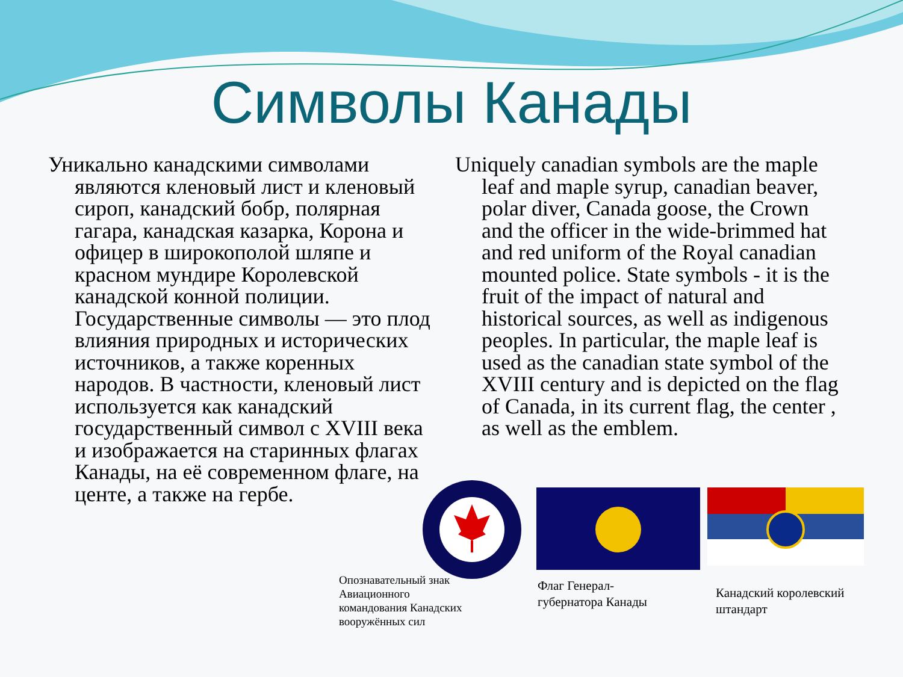Символы Канады
Уникально канадскими символами являются кленовый лист и кленовый сироп, канадский бобр, полярная гагара, канадская казарка, Корона и офицер в широкополой шляпе и красном мундире Королевской канадской конной полиции. Государственные символы — это плод влияния природных и исторических источников, а также коренных народов. В частности, кленовый лист используется как канадский государственный символ с XVIII века и изображается на старинных флагах Канады, на её современном флаге, на центе, а также на гербе.
Uniquely canadian symbols are the maple leaf and maple syrup, canadian beaver, polar diver, Canada goose, the Crown and the officer in the wide-brimmed hat and red uniform of the Royal canadian mounted police. State symbols - it is the fruit of the impact of natural and historical sources, as well as indigenous peoples. In particular, the maple leaf is used as the canadian state symbol of the XVIII century and is depicted on the flag of Canada, in its current flag, the center , as well as the emblem.
Опознавательный знак
Авиационного
командования Канадских
вооружённых сил
Флаг Генерал-
губернатора Канады
Канадский королевский
штандарт